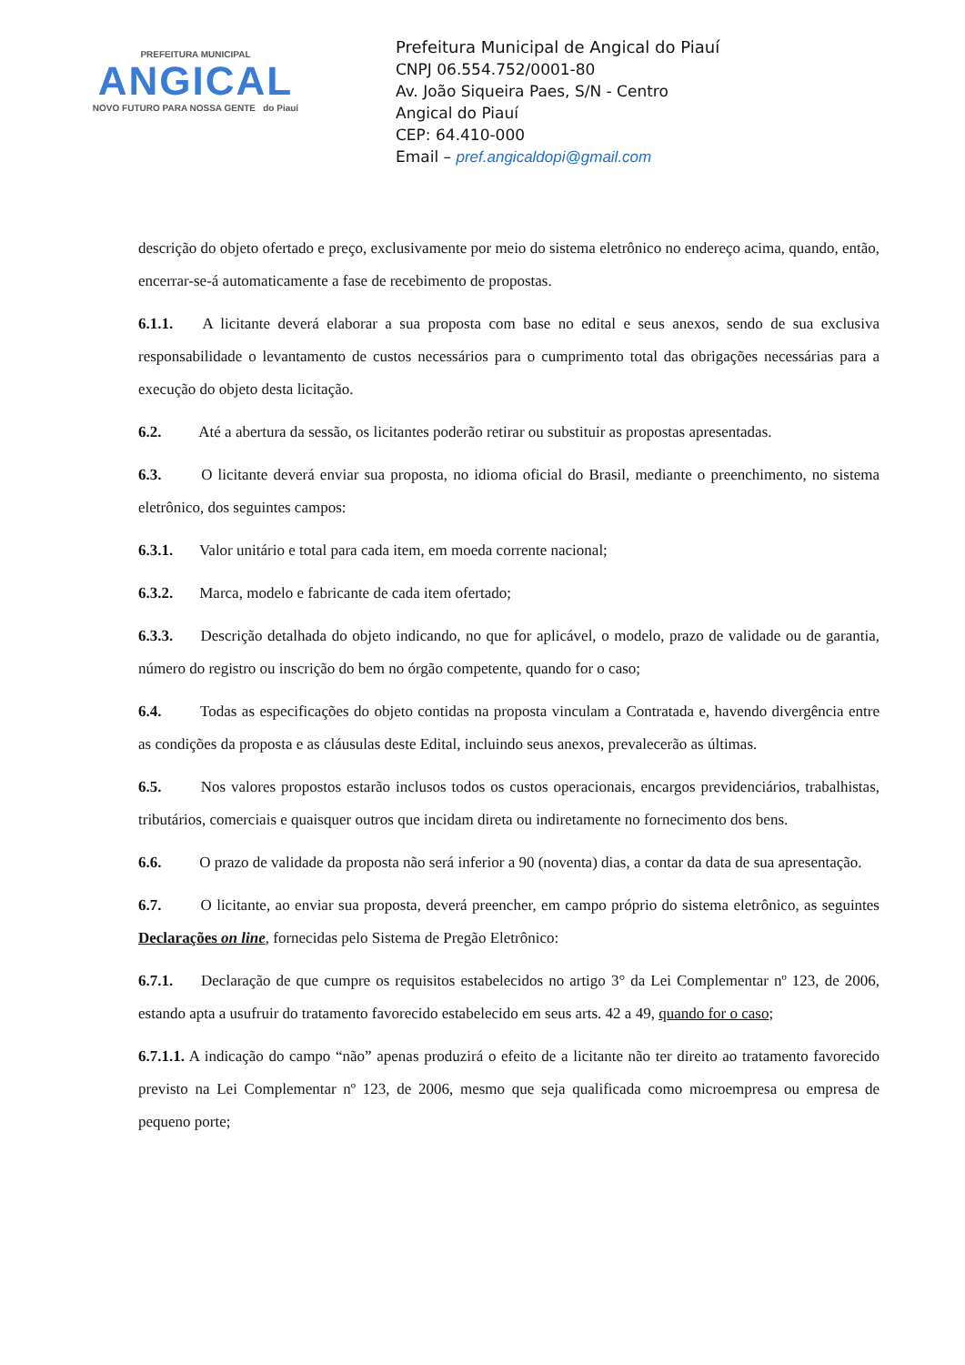PREFEITURA MUNICIPAL
ANGICAL
NOVO FUTURO PARA NOSSA GENTE do Piauí
Prefeitura Municipal de Angical do Piauí
CNPJ 06.554.752/0001-80
Av. João Siqueira Paes, S/N - Centro
Angical do Piauí
CEP: 64.410-000
Email – pref.angicaldopi@gmail.com
descrição do objeto ofertado e preço, exclusivamente por meio do sistema eletrônico no endereço acima, quando, então, encerrar-se-á automaticamente a fase de recebimento de propostas.
6.1.1. A licitante deverá elaborar a sua proposta com base no edital e seus anexos, sendo de sua exclusiva responsabilidade o levantamento de custos necessários para o cumprimento total das obrigações necessárias para a execução do objeto desta licitação.
6.2. Até a abertura da sessão, os licitantes poderão retirar ou substituir as propostas apresentadas.
6.3. O licitante deverá enviar sua proposta, no idioma oficial do Brasil, mediante o preenchimento, no sistema eletrônico, dos seguintes campos:
6.3.1. Valor unitário e total para cada item, em moeda corrente nacional;
6.3.2. Marca, modelo e fabricante de cada item ofertado;
6.3.3. Descrição detalhada do objeto indicando, no que for aplicável, o modelo, prazo de validade ou de garantia, número do registro ou inscrição do bem no órgão competente, quando for o caso;
6.4. Todas as especificações do objeto contidas na proposta vinculam a Contratada e, havendo divergência entre as condições da proposta e as cláusulas deste Edital, incluindo seus anexos, prevalecerão as últimas.
6.5. Nos valores propostos estarão inclusos todos os custos operacionais, encargos previdenciários, trabalhistas, tributários, comerciais e quaisquer outros que incidam direta ou indiretamente no fornecimento dos bens.
6.6. O prazo de validade da proposta não será inferior a 90 (noventa) dias, a contar da data de sua apresentação.
6.7. O licitante, ao enviar sua proposta, deverá preencher, em campo próprio do sistema eletrônico, as seguintes Declarações on line, fornecidas pelo Sistema de Pregão Eletrônico:
6.7.1. Declaração de que cumpre os requisitos estabelecidos no artigo 3° da Lei Complementar nº 123, de 2006, estando apta a usufruir do tratamento favorecido estabelecido em seus arts. 42 a 49, quando for o caso;
6.7.1.1. A indicação do campo “não” apenas produzirá o efeito de a licitante não ter direito ao tratamento favorecido previsto na Lei Complementar nº 123, de 2006, mesmo que seja qualificada como microempresa ou empresa de pequeno porte;